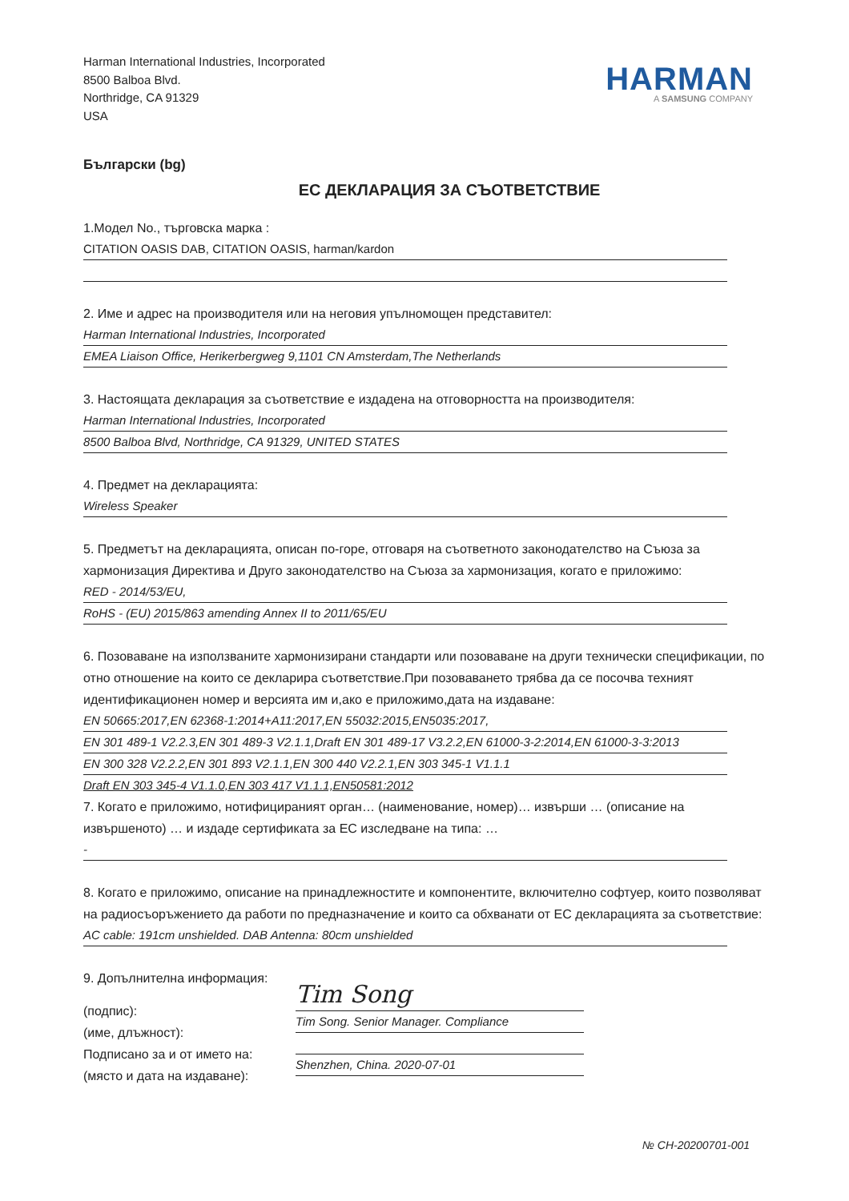Harman International Industries, Incorporated
8500 Balboa Blvd.
Northridge, CA 91329
USA
HARMAN
A SAMSUNG COMPANY
Български (bg)
ЕС ДЕКЛАРАЦИЯ ЗА СЪОТВЕТСТВИЕ
1.Модел No., търговска марка :
CITATION OASIS DAB, CITATION OASIS, harman/kardon
2. Име и адрес на производителя или на неговия упълномощен представител:
Harman International Industries, Incorporated
EMEA Liaison Office, Herikerbergweg 9,1101 CN Amsterdam,The Netherlands
3. Настоящата декларация за съответствие е издадена на отговорността на производителя:
Harman International Industries, Incorporated
8500 Balboa Blvd, Northridge, CA 91329, UNITED STATES
4. Предмет на декларацията:
Wireless Speaker
5. Предметът на декларацията, описан по-горе, отговаря на съответното законодателство на Съюза за хармонизация Директива и Друго законодателство на Съюза за хармонизация, когато е приложимо:
RED - 2014/53/EU,
RoHS - (EU) 2015/863 amending Annex II to 2011/65/EU
6. Позоваване на използваните хармонизирани стандарти или позоваване на други технически спецификации, по отно отношение на които се декларира съответствие.При позоваването трябва да се посочва техният идентификационен номер и версията им и,ако е приложимо,дата на издаване:
EN 50665:2017,EN 62368-1:2014+A11:2017,EN 55032:2015,EN5035:2017,
EN 301 489-1 V2.2.3,EN 301 489-3 V2.1.1,Draft EN 301 489-17 V3.2.2,EN 61000-3-2:2014,EN 61000-3-3:2013
EN 300 328 V2.2.2,EN 301 893 V2.1.1,EN 300 440 V2.2.1,EN 303 345-1 V1.1.1
Draft EN 303 345-4 V1.1.0,EN 303 417 V1.1.1,EN50581:2012
7. Когато е приложимо, нотифицираният орган… (наименование, номер)… извърши … (описание на извършеното) … и издаде сертификата за ЕС изследване на типа: …
-
8. Когато е приложимо, описание на принадлежностите и компонентите, включително софтуер, които позволяват на радиосъоръжението да работи по предназначение и които са обхванати от ЕС декларацията за съответствие:
AC cable: 191cm unshielded. DAB Antenna: 80cm unshielded
9. Допълнителна информация:
(подпис):
(име, длъжност):
Подписано за и от името на:
(място и дата на издаване):
Tim Song
Tim Song. Senior Manager. Compliance
Shenzhen, China. 2020-07-01
№ CH-20200701-001